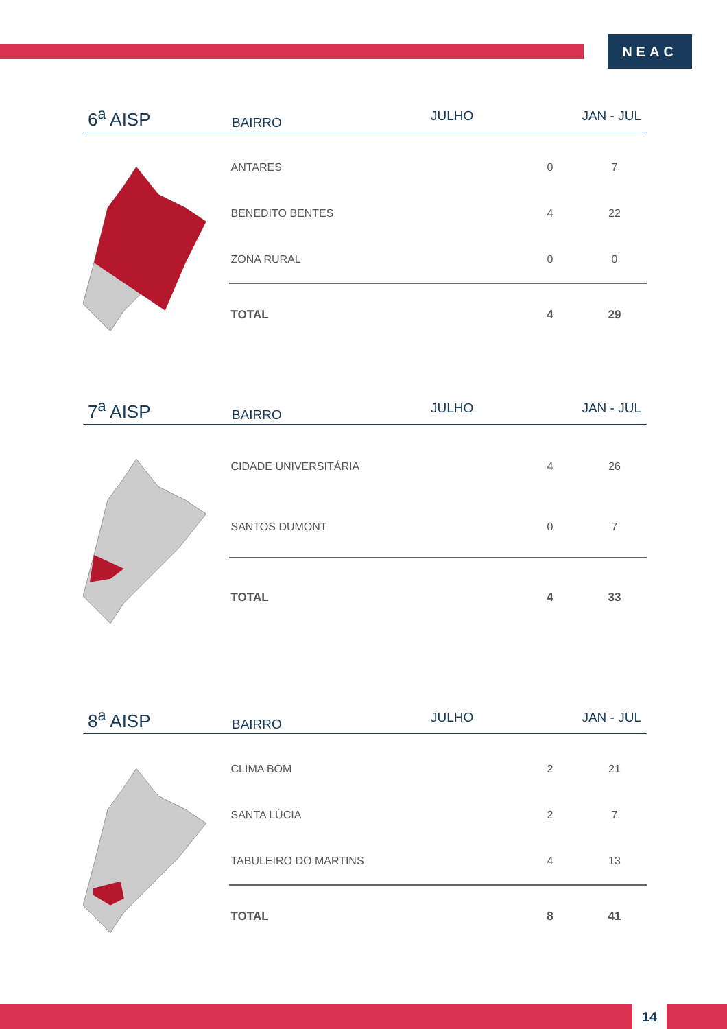NEAC
6<sup>a</sup> AISP
BAIRRO
JULHO
JAN - JUL
| ANTARES | 0 | 7 |
| BENEDITO BENTES | 4 | 22 |
| ZONA RURAL | 0 | 0 |
| TOTAL | 4 | 29 |
7<sup>a</sup> AISP
BAIRRO
JULHO
JAN - JUL
| CIDADE UNIVERSITÁRIA | 4 | 26 |
| SANTOS DUMONT | 0 | 7 |
| TOTAL | 4 | 33 |
8<sup>a</sup> AISP
BAIRRO
JULHO
JAN - JUL
| CLIMA BOM | 2 | 21 |
| SANTA LÚCIA | 2 | 7 |
| TABULEIRO DO MARTINS | 4 | 13 |
| TOTAL | 8 | 41 |
14